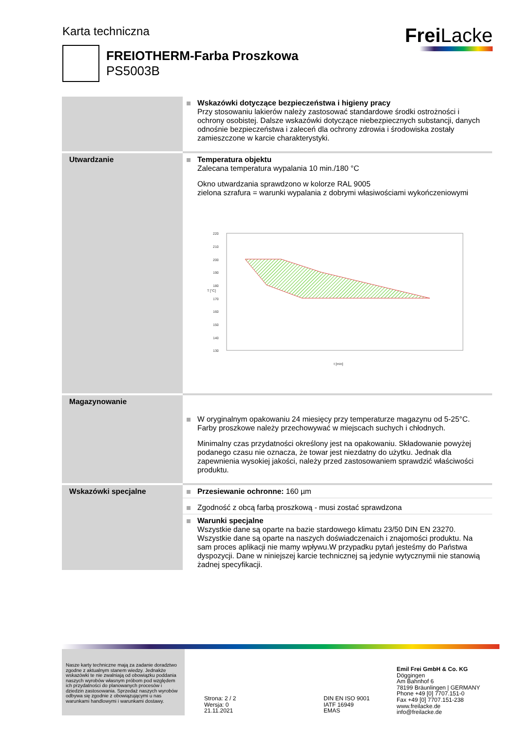Karta techniczna Frei Lacke
FREIOTHERM-Farba Proszkowa
PS5003B
| | Wskazówki dotyczące bezpieczeństwa i higieny pracy Przy stosowaniu lakierów należy zastosować standardowe środki ostrożności i ochrony osobistej. Dalsze wskazówki dotyczące niebezpiecznych substancji, danych odnośnie bezpieczeństwa i zaleceń dla ochrony zdrowia i środowiska zostały zamieszczone w karcie charakterystyki. |
| Utwardzanie | Temperatura objektu Zalecana temperatura wypalania 10 min./180 °C Okno utwardzania sprawdzono w kolorze RAL 9005 zielona szrafura = warunki wypalania z dobrymi własiwościami wykończeniowymi 220 210 200 190 180 170 160 150 140 130 t [min] T [°C] |
| Magazynowanie | W oryginalnym opakowaniu 24 miesięcy przy temperaturze magazynu od 5-25°C. Farby proszkowe należy przechowywać w miejscach suchych i chłodnych. Minimalny czas przydatności określony jest na opakowaniu. Składowanie powyżej podanego czasu nie oznacza, że towar jest niezdatny do użytku. Jednak dla zapewnienia wysokiej jakości, należy przed zastosowaniem sprawdzić właściwości produktu. |
| Wskazówki specjalne | Przesiewanie ochronne: 160 µm |
| | Zgodność z obcą farbą proszkową - musi zostać sprawdzona |
| | Warunki specjalne Wszystkie dane są oparte na bazie stardowego klimatu 23/50 DIN EN 23270. Wszystkie dane są oparte na naszych doświadczenaich i znajomości produktu. Na sam proces aplikacji nie mamy wpływu.W przypadku pytań jesteśmy do Państwa dyspozycji. Dane w niniejszej karcie technicznej są jedynie wytycznymii nie stanowią żadnej specyfikacji. |
Nasze karty techniczne mają za zadanie doradztwo zgodne z aktualnym stanem wiedzy. Jednakże wskazówki te nie zwalniają od obowiązku poddania naszych wyrobów własnym próbom pod względem ich przydatności do planowanych procesów i dziedzin zastosowania. Sprzedaż naszych wyrobów odbywa się zgodnie z obowiązującymi u nas warunkami handlowymi i warunkami dostawy.
Strona: 2 / 2
Wersja: 0
21.11.2021
DIN EN ISO 9001
IATF 16949
EMAS
Emil Frei GmbH & Co. KG
Döggingen
Am Bahnhof 6
78199 Bräunlingen | GERMANY
Phone +49 [0] 7707.151-0
Fax +49 [0] 7707.151-238
www.freilacke.de
info@freilacke.de